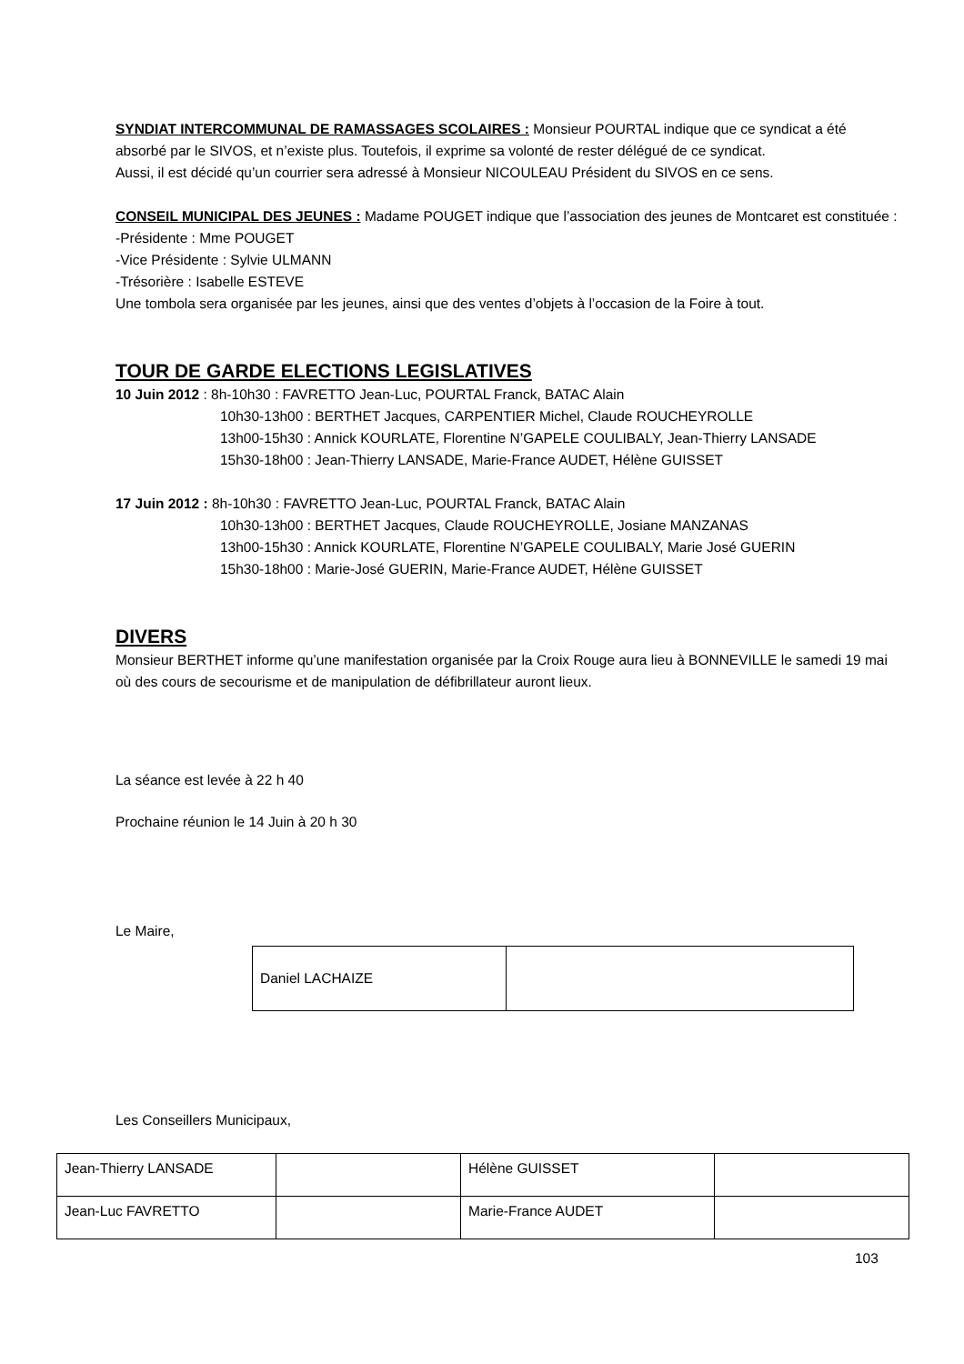SYNDIAT INTERCOMMUNAL DE RAMASSAGES SCOLAIRES : Monsieur POURTAL indique que ce syndicat a été absorbé par le SIVOS, et n’existe plus. Toutefois, il exprime sa volonté de rester délégué de ce syndicat.
Aussi, il est décidé qu’un courrier sera adressé à Monsieur NICOULEAU Président du SIVOS en ce sens.
CONSEIL MUNICIPAL DES JEUNES : Madame POUGET indique que l’association des jeunes de Montcaret est constituée :
-Présidente : Mme POUGET
-Vice Présidente : Sylvie ULMANN
-Trésorière : Isabelle ESTEVE
Une tombola sera organisée par les jeunes, ainsi que des ventes d’objets à l’occasion de la Foire à tout.
TOUR DE GARDE ELECTIONS LEGISLATIVES
10 Juin 2012 : 8h-10h30 : FAVRETTO Jean-Luc, POURTAL Franck, BATAC Alain
10h30-13h00 : BERTHET Jacques, CARPENTIER Michel, Claude ROUCHEYROLLE
13h00-15h30 : Annick KOURLATE, Florentine N’GAPELE COULIBALY, Jean-Thierry LANSADE
15h30-18h00 : Jean-Thierry LANSADE, Marie-France AUDET, Hélène GUISSET
17 Juin 2012 : 8h-10h30 : FAVRETTO Jean-Luc, POURTAL Franck, BATAC Alain
10h30-13h00 : BERTHET Jacques, Claude ROUCHEYROLLE, Josiane MANZANAS
13h00-15h30 : Annick KOURLATE, Florentine N’GAPELE COULIBALY, Marie José GUERIN
15h30-18h00 : Marie-José GUERIN, Marie-France AUDET, Hélène GUISSET
DIVERS
Monsieur BERTHET informe qu’une manifestation organisée par la Croix Rouge aura lieu à BONNEVILLE le samedi 19 mai où des cours de secourisme et de manipulation de défibrillateur auront lieux.
La séance est levée à 22 h 40
Prochaine réunion le 14 Juin à 20 h 30
Le Maire,
| Daniel LACHAIZE | |
Les Conseillers Municipaux,
| Jean-Thierry LANSADE | | Hélène GUISSET | |
| Jean-Luc FAVRETTO | | Marie-France AUDET | |
103